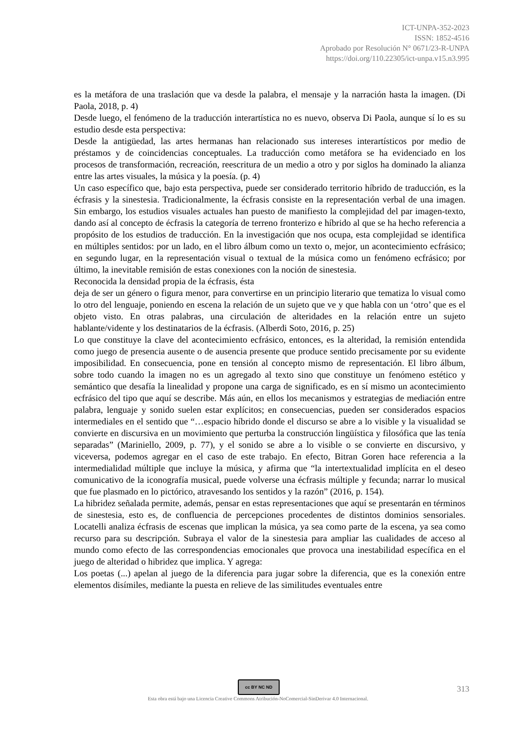ICT-UNPA-352-2023
ISSN: 1852-4516
Aprobado por Resolución N° 0671/23-R-UNPA
https://doi.org/110.22305/ict-unpa.v15.n3.995
es la metáfora de una traslación que va desde la palabra, el mensaje y la narración hasta la imagen. (Di Paola, 2018, p. 4)
Desde luego, el fenómeno de la traducción interartística no es nuevo, observa Di Paola, aunque sí lo es su estudio desde esta perspectiva:
Desde la antigüedad, las artes hermanas han relacionado sus intereses interartísticos por medio de préstamos y de coincidencias conceptuales. La traducción como metáfora se ha evidenciado en los procesos de transformación, recreación, reescritura de un medio a otro y por siglos ha dominado la alianza entre las artes visuales, la música y la poesía. (p. 4)
Un caso específico que, bajo esta perspectiva, puede ser considerado territorio híbrido de traducción, es la écfrasis y la sinestesia. Tradicionalmente, la écfrasis consiste en la representación verbal de una imagen. Sin embargo, los estudios visuales actuales han puesto de manifiesto la complejidad del par imagen-texto, dando así al concepto de écfrasis la categoría de terreno fronterizo e híbrido al que se ha hecho referencia a propósito de los estudios de traducción. En la investigación que nos ocupa, esta complejidad se identifica en múltiples sentidos: por un lado, en el libro álbum como un texto o, mejor, un acontecimiento ecfrásico; en segundo lugar, en la representación visual o textual de la música como un fenómeno ecfrásico; por último, la inevitable remisión de estas conexiones con la noción de sinestesia.
Reconocida la densidad propia de la écfrasis, ésta
deja de ser un género o figura menor, para convertirse en un principio literario que tematiza lo visual como lo otro del lenguaje, poniendo en escena la relación de un sujeto que ve y que habla con un ‘otro’ que es el objeto visto. En otras palabras, una circulación de alteridades en la relación entre un sujeto hablante/vidente y los destinatarios de la écfrasis. (Alberdi Soto, 2016, p. 25)
Lo que constituye la clave del acontecimiento ecfrásico, entonces, es la alteridad, la remisión entendida como juego de presencia ausente o de ausencia presente que produce sentido precisamente por su evidente imposibilidad. En consecuencia, pone en tensión al concepto mismo de representación. El libro álbum, sobre todo cuando la imagen no es un agregado al texto sino que constituye un fenómeno estético y semántico que desafía la linealidad y propone una carga de significado, es en sí mismo un acontecimiento ecfrásico del tipo que aquí se describe. Más aún, en ellos los mecanismos y estrategias de mediación entre palabra, lenguaje y sonido suelen estar explícitos; en consecuencias, pueden ser considerados espacios intermediales en el sentido que “…espacio híbrido donde el discurso se abre a lo visible y la visualidad se convierte en discursiva en un movimiento que perturba la construcción lingüística y filosófica que las tenía separadas” (Mariniello, 2009, p. 77), y el sonido se abre a lo visible o se convierte en discursivo, y viceversa, podemos agregar en el caso de este trabajo. En efecto, Bitran Goren hace referencia a la intermedialidad múltiple que incluye la música, y afirma que “la intertextualidad implícita en el deseo comunicativo de la iconografía musical, puede volverse una écfrasis múltiple y fecunda; narrar lo musical que fue plasmado en lo pictórico, atravesando los sentidos y la razón” (2016, p. 154).
La hibridez señalada permite, además, pensar en estas representaciones que aquí se presentarán en términos de sinestesia, esto es, de confluencia de percepciones procedentes de distintos dominios sensoriales. Locatelli analiza écfrasis de escenas que implican la música, ya sea como parte de la escena, ya sea como recurso para su descripción. Subraya el valor de la sinestesia para ampliar las cualidades de acceso al mundo como efecto de las correspondencias emocionales que provoca una inestabilidad específica en el juego de alteridad o hibridez que implica. Y agrega:
Los poetas (...) apelan al juego de la diferencia para jugar sobre la diferencia, que es la conexión entre elementos disímiles, mediante la puesta en relieve de las similitudes eventuales entre
cc BY NC ND
313
Esta obra está bajo una Licencia Creative Commons Atribución-NoComercial-SinDerivar 4.0 Internacional.